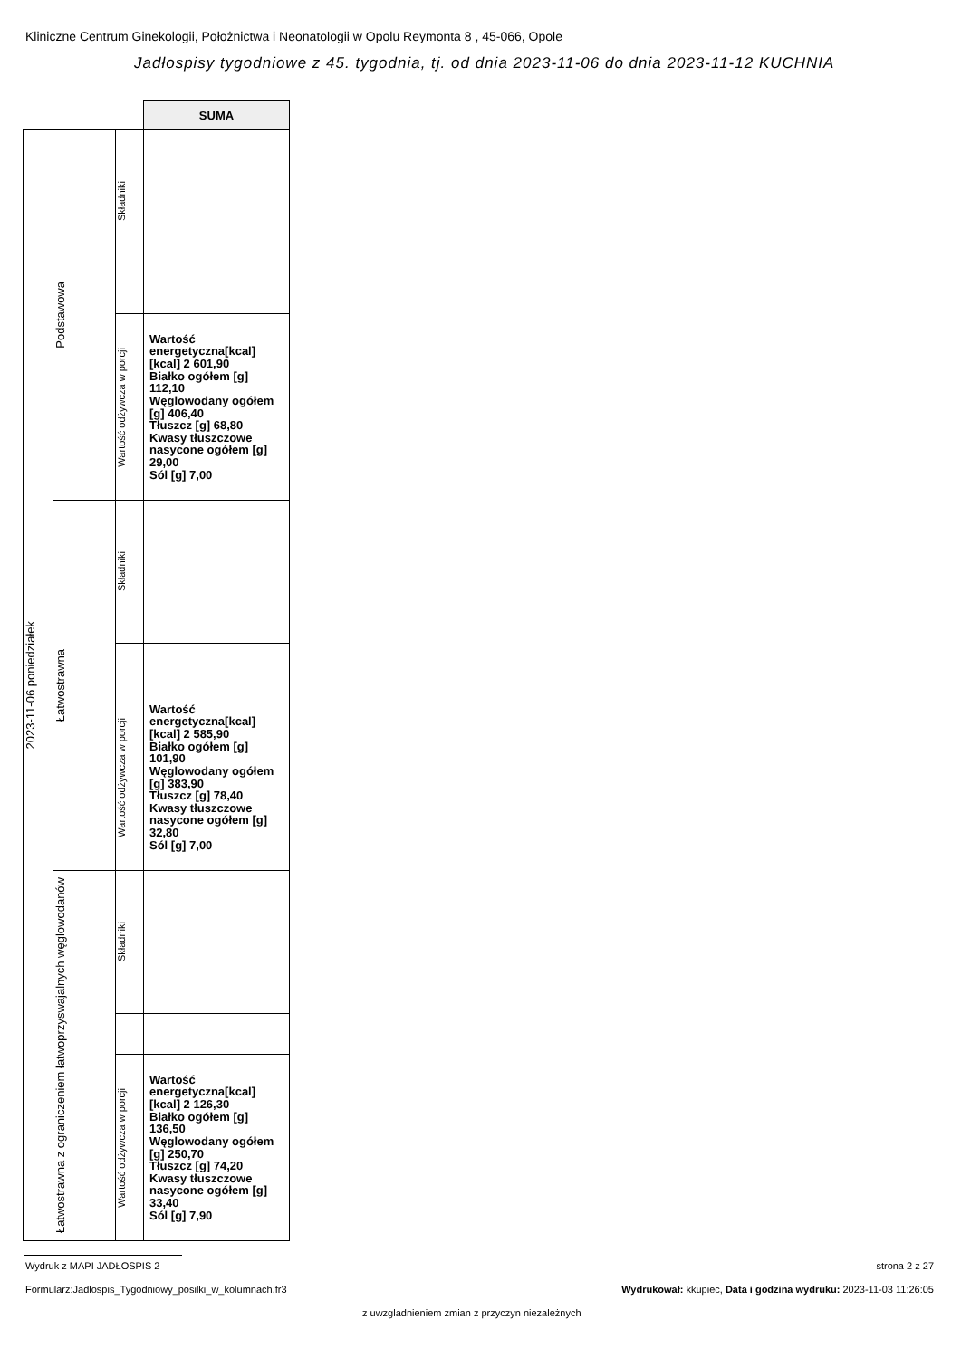Kliniczne Centrum Ginekologii, Położnictwa i Neonatologii w Opolu Reymonta 8 , 45-066, Opole
Jadłospisy tygodniowe z 45. tygodnia, tj. od dnia 2023-11-06 do dnia 2023-11-12 KUCHNIA
| | | | SUMA |
| 2023-11-06 poniedziałek | Podstawowa | Składniki | |
| | | Wartość odżywcza w porcji | Wartość energetyczna[kcal] [kcal] 2 601,90 Białko ogółem [g] 112,10 Węglowodany ogółem [g] 406,40 Tłuszcz [g] 68,80 Kwasy tłuszczowe nasycone ogółem [g] 29,00 Sól [g] 7,00 |
| | Łatwostrawna | Składniki | |
| | | Wartość odżywcza w porcji | Wartość energetyczna[kcal] [kcal] 2 585,90 Białko ogółem [g] 101,90 Węglowodany ogółem [g] 383,90 Tłuszcz [g] 78,40 Kwasy tłuszczowe nasycone ogółem [g] 32,80 Sól [g] 7,00 |
| | Łatwostrawna z ograniczeniem łatwoprzyswajalnych węglowodanów | Składniki | |
| | | Wartość odżywcza w porcji | Wartość energetyczna[kcal] [kcal] 2 126,30 Białko ogółem [g] 136,50 Węglowodany ogółem [g] 250,70 Tłuszcz [g] 74,20 Kwasy tłuszczowe nasycone ogółem [g] 33,40 Sól [g] 7,90 |
Wydruk z MAPI JADŁOSPIS 2 strona 2 z 27
Formularz:Jadlospis_Tygodniowy_posilki_w_kolumnach.fr3
Wydrukował: kkupiec, Data i godzina wydruku: 2023-11-03 11:26:05
z uwzgladnieniem zmian z przyczyn niezależnych